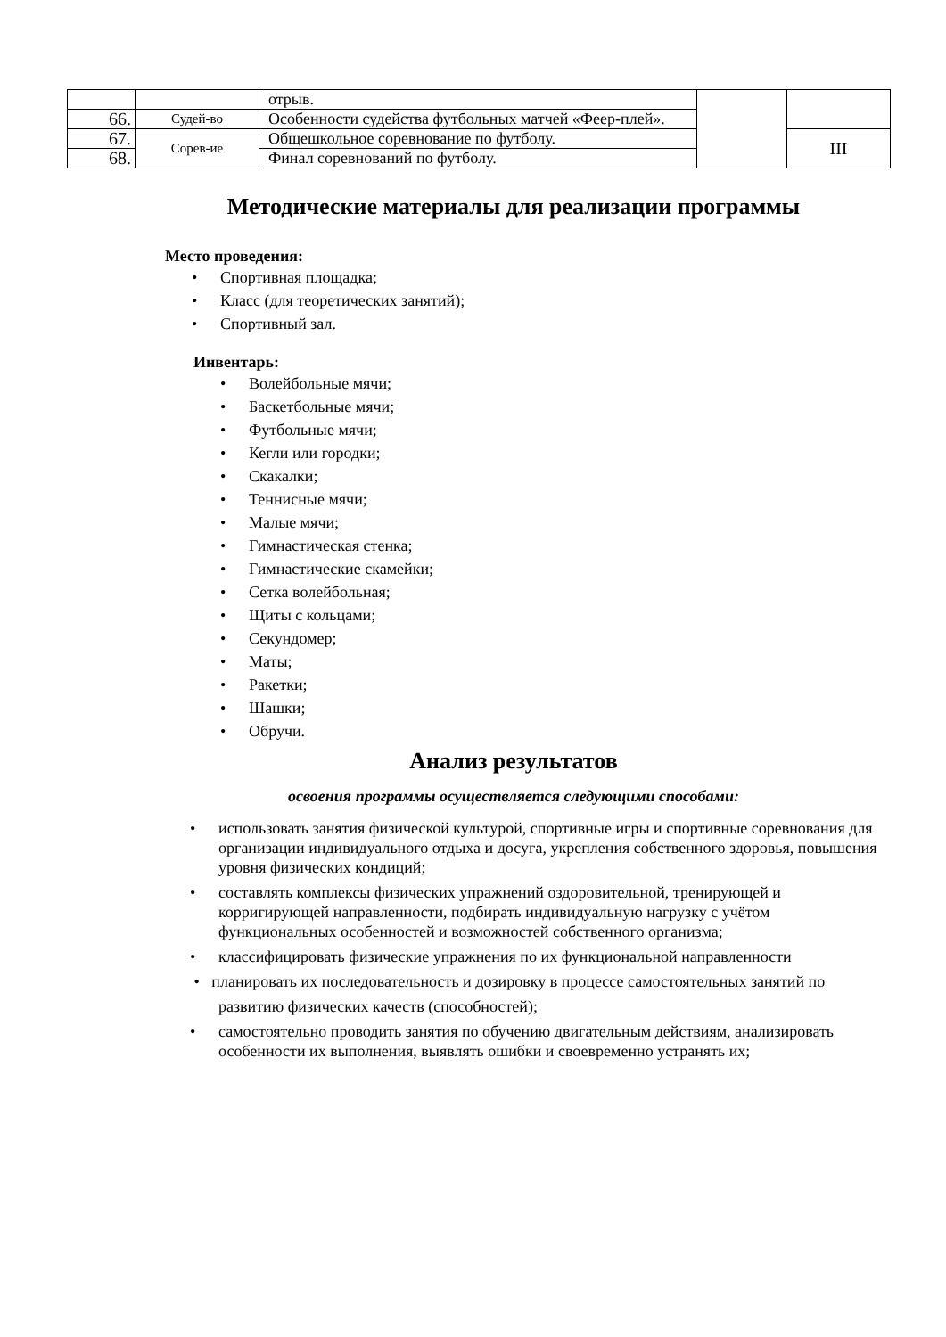| | | отрыв. | | |
| 66. | Судей-во | Особенности судейства футбольных матчей «Феер-плей». | | |
| 67. | Сорев-ие | Общешкольное соревнование по футболу. | | III |
| 68. | | Финал соревнований по футболу. | | |
Методические материалы для реализации программы
Место проведения:
• Спортивная площадка;
• Класс (для теоретических занятий);
• Спортивный зал.
Инвентарь:
• Волейбольные мячи;
• Баскетбольные мячи;
• Футбольные мячи;
• Кегли или городки;
• Скакалки;
• Теннисные мячи;
• Малые мячи;
• Гимнастическая стенка;
• Гимнастические скамейки;
• Сетка волейбольная;
• Щиты с кольцами;
• Секундомер;
• Маты;
• Ракетки;
• Шашки;
• Обручи.
Анализ результатов
освоения программы осуществляется следующими способами:
• использовать занятия физической культурой, спортивные игры и спортивные соревнования для организации индивидуального отдыха и досуга, укрепления собственного здоровья, повышения уровня физических кондиций;
• составлять комплексы физических упражнений оздоровительной, тренирующей и корригирующей направленности, подбирать индивидуальную нагрузку с учётом функциональных особенностей и возможностей собственного организма;
• классифицировать физические упражнения по их функциональной направленности
• планировать их последовательность и дозировку в процессе самостоятельных занятий по
развитию физических качеств (способностей);
• самостоятельно проводить занятия по обучению двигательным действиям, анализировать особенности их выполнения, выявлять ошибки и своевременно устранять их;